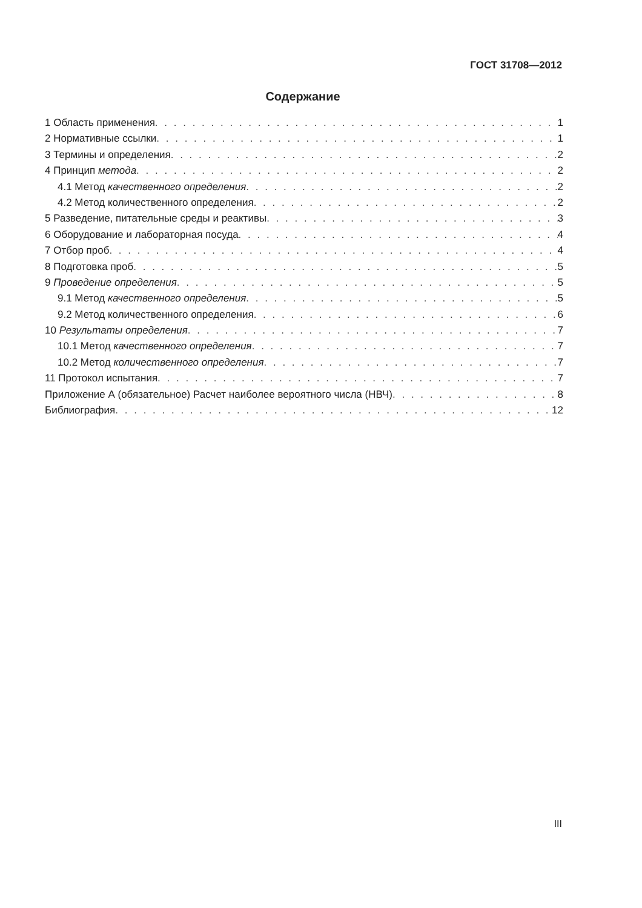ГОСТ 31708—2012
Содержание
1 Область применения 1
2 Нормативные ссылки 1
3 Термины и определения 2
4 Принцип метода 2
4.1 Метод качественного определения 2
4.2 Метод количественного определения 2
5 Разведение, питательные среды и реактивы 3
6 Оборудование и лабораторная посуда 4
7 Отбор проб 4
8 Подготовка проб 5
9 Проведение определения 5
9.1 Метод качественного определения 5
9.2 Метод количественного определения 6
10 Результаты определения 7
10.1 Метод качественного определения 7
10.2 Метод количественного определения 7
11 Протокол испытания 7
Приложение А (обязательное) Расчет наиболее вероятного числа (НВЧ) 8
Библиография 12
III